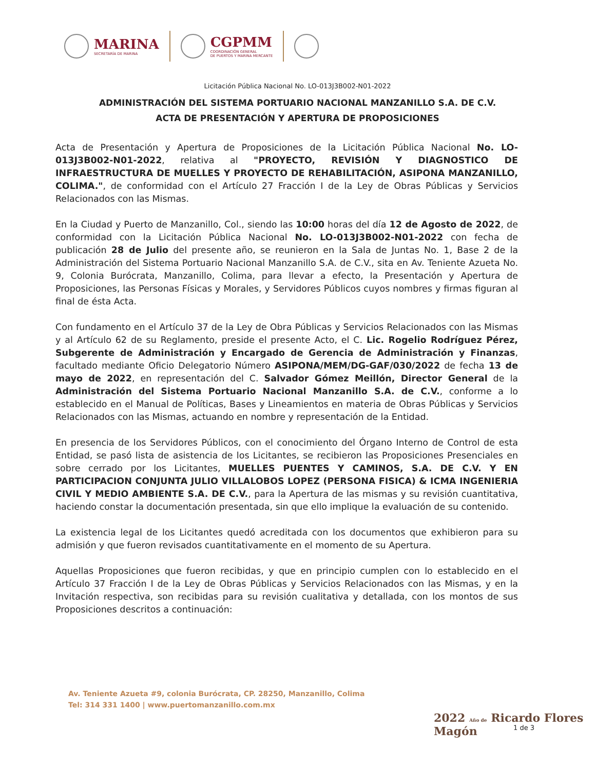MARINA
SECRETARÍA DE MARINA
CGPMM
COORDINACIÓN GENERAL
DE PUERTOS Y MARINA MERCANTE
Licitación Pública Nacional No. LO-013J3B002-N01-2022
ADMINISTRACIÓN DEL SISTEMA PORTUARIO NACIONAL MANZANILLO S.A. DE C.V.
ACTA DE PRESENTACIÓN Y APERTURA DE PROPOSICIONES
Acta de Presentación y Apertura de Proposiciones de la Licitación Pública Nacional No. LO-013J3B002-N01-2022, relativa al "PROYECTO, REVISIÓN Y DIAGNOSTICO DE INFRAESTRUCTURA DE MUELLES Y PROYECTO DE REHABILITACIÓN, ASIPONA MANZANILLO, COLIMA.", de conformidad con el Artículo 27 Fracción I de la Ley de Obras Públicas y Servicios Relacionados con las Mismas.
En la Ciudad y Puerto de Manzanillo, Col., siendo las 10:00 horas del día 12 de Agosto de 2022, de conformidad con la Licitación Pública Nacional No. LO-013J3B002-N01-2022 con fecha de publicación 28 de Julio del presente año, se reunieron en la Sala de Juntas No. 1, Base 2 de la Administración del Sistema Portuario Nacional Manzanillo S.A. de C.V., sita en Av. Teniente Azueta No. 9, Colonia Burócrata, Manzanillo, Colima, para llevar a efecto, la Presentación y Apertura de Proposiciones, las Personas Físicas y Morales, y Servidores Públicos cuyos nombres y firmas figuran al final de ésta Acta.
Con fundamento en el Artículo 37 de la Ley de Obra Públicas y Servicios Relacionados con las Mismas y al Artículo 62 de su Reglamento, preside el presente Acto, el C. Lic. Rogelio Rodríguez Pérez, Subgerente de Administración y Encargado de Gerencia de Administración y Finanzas, facultado mediante Oficio Delegatorio Número ASIPONA/MEM/DG-GAF/030/2022 de fecha 13 de mayo de 2022, en representación del C. Salvador Gómez Meillón, Director General de la Administración del Sistema Portuario Nacional Manzanillo S.A. de C.V., conforme a lo establecido en el Manual de Políticas, Bases y Lineamientos en materia de Obras Públicas y Servicios Relacionados con las Mismas, actuando en nombre y representación de la Entidad.
En presencia de los Servidores Públicos, con el conocimiento del Órgano Interno de Control de esta Entidad, se pasó lista de asistencia de los Licitantes, se recibieron las Proposiciones Presenciales en sobre cerrado por los Licitantes, MUELLES PUENTES Y CAMINOS, S.A. DE C.V. Y EN PARTICIPACION CONJUNTA JULIO VILLALOBOS LOPEZ (PERSONA FISICA) & ICMA INGENIERIA CIVIL Y MEDIO AMBIENTE S.A. DE C.V., para la Apertura de las mismas y su revisión cuantitativa, haciendo constar la documentación presentada, sin que ello implique la evaluación de su contenido.
La existencia legal de los Licitantes quedó acreditada con los documentos que exhibieron para su admisión y que fueron revisados cuantitativamente en el momento de su Apertura.
Aquellas Proposiciones que fueron recibidas, y que en principio cumplen con lo establecido en el Artículo 37 Fracción I de la Ley de Obras Públicas y Servicios Relacionados con las Mismas, y en la Invitación respectiva, son recibidas para su revisión cualitativa y detallada, con los montos de sus Proposiciones descritos a continuación:
Av. Teniente Azueta #9, colonia Burócrata, CP. 28250, Manzanillo, Colima
Tel: 314 331 1400 | www.puertomanzanillo.com.mx
2022 Año de Ricardo Flores Magón
1 de 3